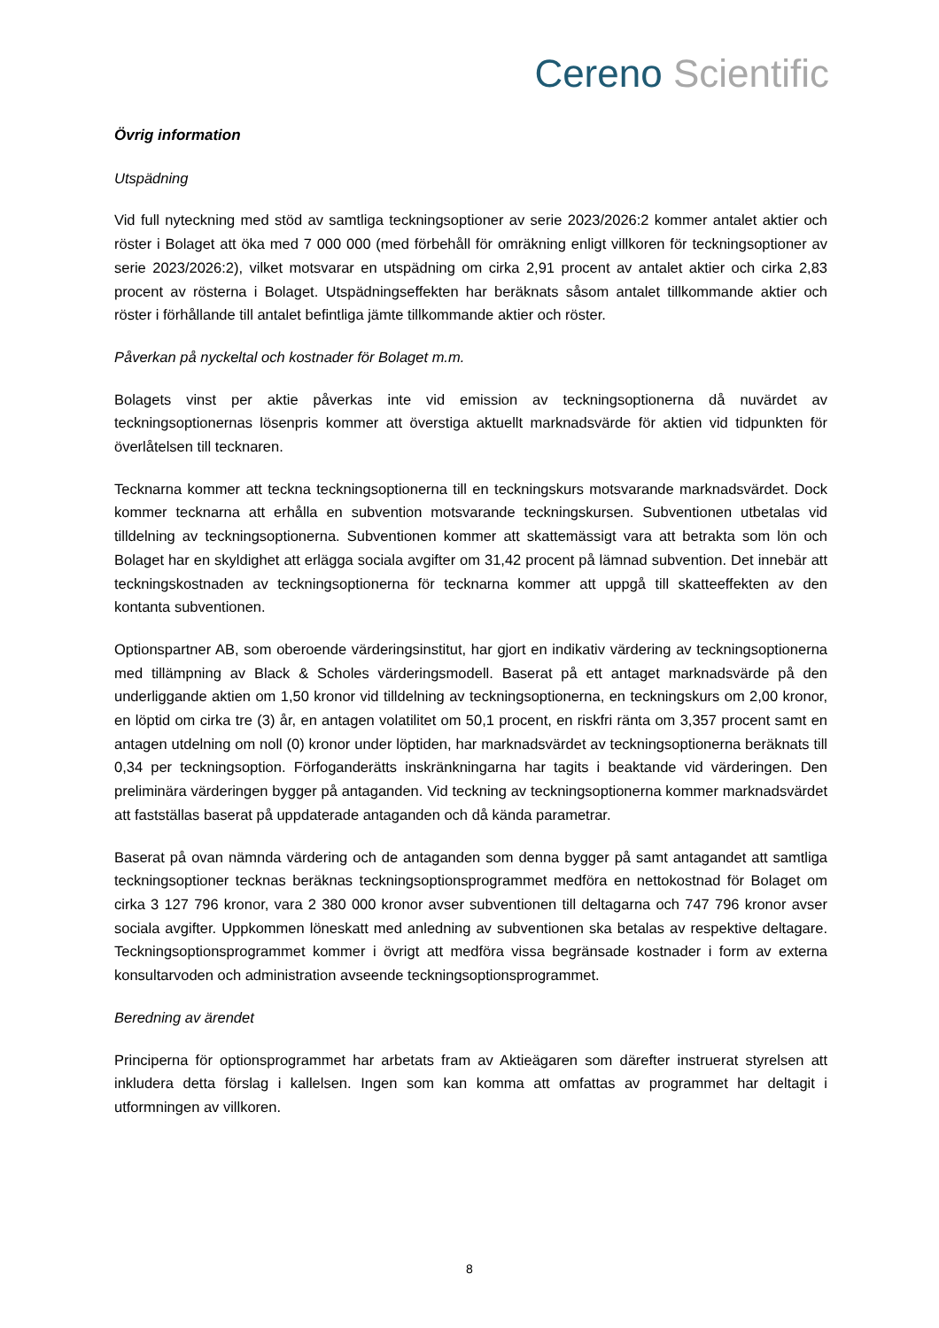Cereno Scientific
Övrig information
Utspädning
Vid full nyteckning med stöd av samtliga teckningsoptioner av serie 2023/2026:2 kommer antalet aktier och röster i Bolaget att öka med 7 000 000 (med förbehåll för omräkning enligt villkoren för teckningsoptioner av serie 2023/2026:2), vilket motsvarar en utspädning om cirka 2,91 procent av antalet aktier och cirka 2,83 procent av rösterna i Bolaget. Utspädningseffekten har beräknats såsom antalet tillkommande aktier och röster i förhållande till antalet befintliga jämte tillkommande aktier och röster.
Påverkan på nyckeltal och kostnader för Bolaget m.m.
Bolagets vinst per aktie påverkas inte vid emission av teckningsoptionerna då nuvärdet av teckningsoptionernas lösenpris kommer att överstiga aktuellt marknadsvärde för aktien vid tidpunkten för överlåtelsen till tecknaren.
Tecknarna kommer att teckna teckningsoptionerna till en teckningskurs motsvarande marknadsvärdet. Dock kommer tecknarna att erhålla en subvention motsvarande teckningskursen. Subventionen utbetalas vid tilldelning av teckningsoptionerna. Subventionen kommer att skattemässigt vara att betrakta som lön och Bolaget har en skyldighet att erlägga sociala avgifter om 31,42 procent på lämnad subvention. Det innebär att teckningskostnaden av teckningsoptionerna för tecknarna kommer att uppgå till skatteeffekten av den kontanta subventionen.
Optionspartner AB, som oberoende värderingsinstitut, har gjort en indikativ värdering av teckningsoptionerna med tillämpning av Black & Scholes värderingsmodell. Baserat på ett antaget marknadsvärde på den underliggande aktien om 1,50 kronor vid tilldelning av teckningsoptionerna, en teckningskurs om 2,00 kronor, en löptid om cirka tre (3) år, en antagen volatilitet om 50,1 procent, en riskfri ränta om 3,357 procent samt en antagen utdelning om noll (0) kronor under löptiden, har marknadsvärdet av teckningsoptionerna beräknats till 0,34 per teckningsoption. Förfoganderätts inskränkningarna har tagits i beaktande vid värderingen. Den preliminära värderingen bygger på antaganden. Vid teckning av teckningsoptionerna kommer marknadsvärdet att fastställas baserat på uppdaterade antaganden och då kända parametrar.
Baserat på ovan nämnda värdering och de antaganden som denna bygger på samt antagandet att samtliga teckningsoptioner tecknas beräknas teckningsoptionsprogrammet medföra en nettokostnad för Bolaget om cirka 3 127 796 kronor, vara 2 380 000 kronor avser subventionen till deltagarna och 747 796 kronor avser sociala avgifter. Uppkommen löneskatt med anledning av subventionen ska betalas av respektive deltagare. Teckningsoptionsprogrammet kommer i övrigt att medföra vissa begränsade kostnader i form av externa konsultarvoden och administration avseende teckningsoptionsprogrammet.
Beredning av ärendet
Principerna för optionsprogrammet har arbetats fram av Aktieägaren som därefter instruerat styrelsen att inkludera detta förslag i kallelsen. Ingen som kan komma att omfattas av programmet har deltagit i utformningen av villkoren.
8